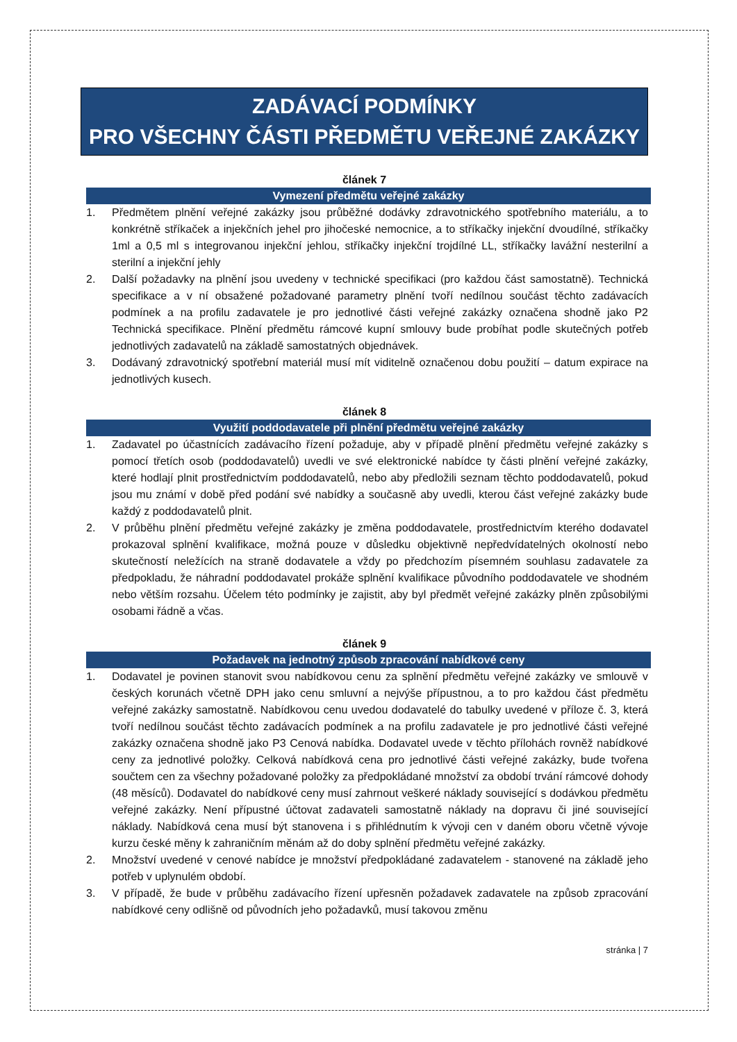ZADÁVACÍ PODMÍNKY
PRO VŠECHNY ČÁSTI PŘEDMĚTU VEŘEJNÉ ZAKÁZKY
článek 7
Vymezení předmětu veřejné zakázky
1. Předmětem plnění veřejné zakázky jsou průběžné dodávky zdravotnického spotřebního materiálu, a to konkrétně stříkaček a injekčních jehel pro jihočeské nemocnice, a to stříkačky injekční dvoudílné, stříkačky 1ml a 0,5 ml s integrovanou injekční jehlou, stříkačky injekční trojdílné LL, stříkačky lavážní nesterilní a sterilní a injekční jehly
2. Další požadavky na plnění jsou uvedeny v technické specifikaci (pro každou část samostatně). Technická specifikace a v ní obsažené požadované parametry plnění tvoří nedílnou součást těchto zadávacích podmínek a na profilu zadavatele je pro jednotlivé části veřejné zakázky označena shodně jako P2 Technická specifikace. Plnění předmětu rámcové kupní smlouvy bude probíhat podle skutečných potřeb jednotlivých zadavatelů na základě samostatných objednávek.
3. Dodávaný zdravotnický spotřební materiál musí mít viditelně označenou dobu použití – datum expirace na jednotlivých kusech.
článek 8
Využití poddodavatele při plnění předmětu veřejné zakázky
1. Zadavatel po účastnících zadávacího řízení požaduje, aby v případě plnění předmětu veřejné zakázky s pomocí třetích osob (poddodavatelů) uvedli ve své elektronické nabídce ty části plnění veřejné zakázky, které hodlají plnit prostřednictvím poddodavatelů, nebo aby předložili seznam těchto poddodavatelů, pokud jsou mu známí v době před podání své nabídky a současně aby uvedli, kterou část veřejné zakázky bude každý z poddodavatelů plnit.
2. V průběhu plnění předmětu veřejné zakázky je změna poddodavatele, prostřednictvím kterého dodavatel prokazoval splnění kvalifikace, možná pouze v důsledku objektivně nepředvídatelných okolností nebo skutečností neležících na straně dodavatele a vždy po předchozím písemném souhlasu zadavatele za předpokladu, že náhradní poddodavatel prokáže splnění kvalifikace původního poddodavatele ve shodném nebo větším rozsahu. Účelem této podmínky je zajistit, aby byl předmět veřejné zakázky plněn způsobilými osobami řádně a včas.
článek 9
Požadavek na jednotný způsob zpracování nabídkové ceny
1. Dodavatel je povinen stanovit svou nabídkovou cenu za splnění předmětu veřejné zakázky ve smlouvě v českých korunách včetně DPH jako cenu smluvní a nejvýše přípustnou, a to pro každou část předmětu veřejné zakázky samostatně. Nabídkovou cenu uvedou dodavatelé do tabulky uvedené v příloze č. 3, která tvoří nedílnou součást těchto zadávacích podmínek a na profilu zadavatele je pro jednotlivé části veřejné zakázky označena shodně jako P3 Cenová nabídka. Dodavatel uvede v těchto přílohách rovněž nabídkové ceny za jednotlivé položky. Celková nabídková cena pro jednotlivé části veřejné zakázky, bude tvořena součtem cen za všechny požadované položky za předpokládané množství za období trvání rámcové dohody (48 měsíců). Dodavatel do nabídkové ceny musí zahrnout veškeré náklady související s dodávkou předmětu veřejné zakázky. Není přípustné účtovat zadavateli samostatně náklady na dopravu či jiné související náklady. Nabídková cena musí být stanovena i s přihlédnutím k vývoji cen v daném oboru včetně vývoje kurzu české měny k zahraničním měnám až do doby splnění předmětu veřejné zakázky.
2. Množství uvedené v cenové nabídce je množství předpokládané zadavatelem - stanovené na základě jeho potřeb v uplynulém období.
3. V případě, že bude v průběhu zadávacího řízení upřesněn požadavek zadavatele na způsob zpracování nabídkové ceny odlišně od původních jeho požadavků, musí takovou změnu
stránka | 7